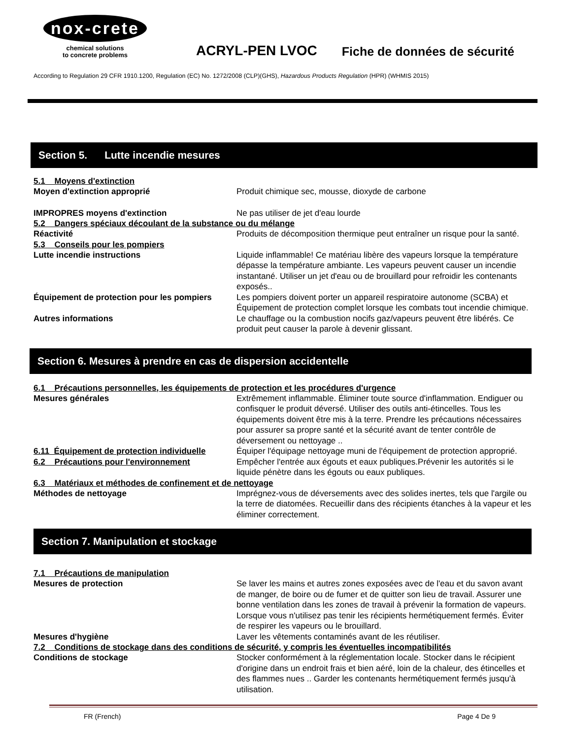nox-crete
chemical solutions
to concrete problems
ACRYL-PEN LVOC
Fiche de données de sécurité
According to Regulation 29 CFR 1910.1200, Regulation (EC) No. 1272/2008 (CLP)(GHS), Hazardous Products Regulation (HPR) (WHMIS 2015)
Section 5. Lutte incendie mesures
5.1 Moyens d'extinction
Moyen d'extinction approprié Produit chimique sec, mousse, dioxyde de carbone
IMPROPRES moyens d'extinction Ne pas utiliser de jet d'eau lourde
5.2 Dangers spéciaux découlant de la substance ou du mélange
Réactivité Produits de décomposition thermique peut entraîner un risque pour la santé.
5.3 Conseils pour les pompiers
Lutte incendie instructions Liquide inflammable! Ce matériau libère des vapeurs lorsque la température dépasse la température ambiante. Les vapeurs peuvent causer un incendie instantané. Utiliser un jet d'eau ou de brouillard pour refroidir les contenants exposés..
Équipement de protection pour les pompiers
Les pompiers doivent porter un appareil respiratoire autonome (SCBA) et Équipement de protection complet lorsque les combats tout incendie chimique.
Autres informations Le chauffage ou la combustion nocifs gaz/vapeurs peuvent être libérés. Ce produit peut causer la parole à devenir glissant.
Section 6. Mesures à prendre en cas de dispersion accidentelle
6.1 Précautions personnelles, les équipements de protection et les procédures d'urgence
Mesures générales Extrêmement inflammable. Éliminer toute source d'inflammation. Endiguer ou confisquer le produit déversé. Utiliser des outils anti-étincelles. Tous les équipements doivent être mis à la terre. Prendre les précautions nécessaires pour assurer sa propre santé et la sécurité avant de tenter contrôle de déversement ou nettoyage ..
6.11 Équipement de protection individuelle
Équiper l'équipage nettoyage muni de l'équipement de protection approprié.
6.2 Précautions pour l'environnement Empêcher l'entrée aux égouts et eaux publiques.Prévenir les autorités si le liquide pénètre dans les égouts ou eaux publiques.
6.3 Matériaux et méthodes de confinement et de nettoyage
Méthodes de nettoyage Imprégnez-vous de déversements avec des solides inertes, tels que l'argile ou la terre de diatomées. Recueillir dans des récipients étanches à la vapeur et les éliminer correctement.
Section 7. Manipulation et stockage
7.1 Précautions de manipulation
Mesures de protection Se laver les mains et autres zones exposées avec de l'eau et du savon avant de manger, de boire ou de fumer et de quitter son lieu de travail. Assurer une bonne ventilation dans les zones de travail à prévenir la formation de vapeurs. Lorsque vous n'utilisez pas tenir les récipients hermétiquement fermés. Éviter de respirer les vapeurs ou le brouillard.
Mesures d'hygiène Laver les vêtements contaminés avant de les réutiliser.
7.2 Conditions de stockage dans des conditions de sécurité, y compris les éventuelles incompatibilités
Conditions de stockage Stocker conformément à la réglementation locale. Stocker dans le récipient d'origine dans un endroit frais et bien aéré, loin de la chaleur, des étincelles et des flammes nues .. Garder les contenants hermétiquement fermés jusqu'à utilisation.
FR (French) Page 4 De 9